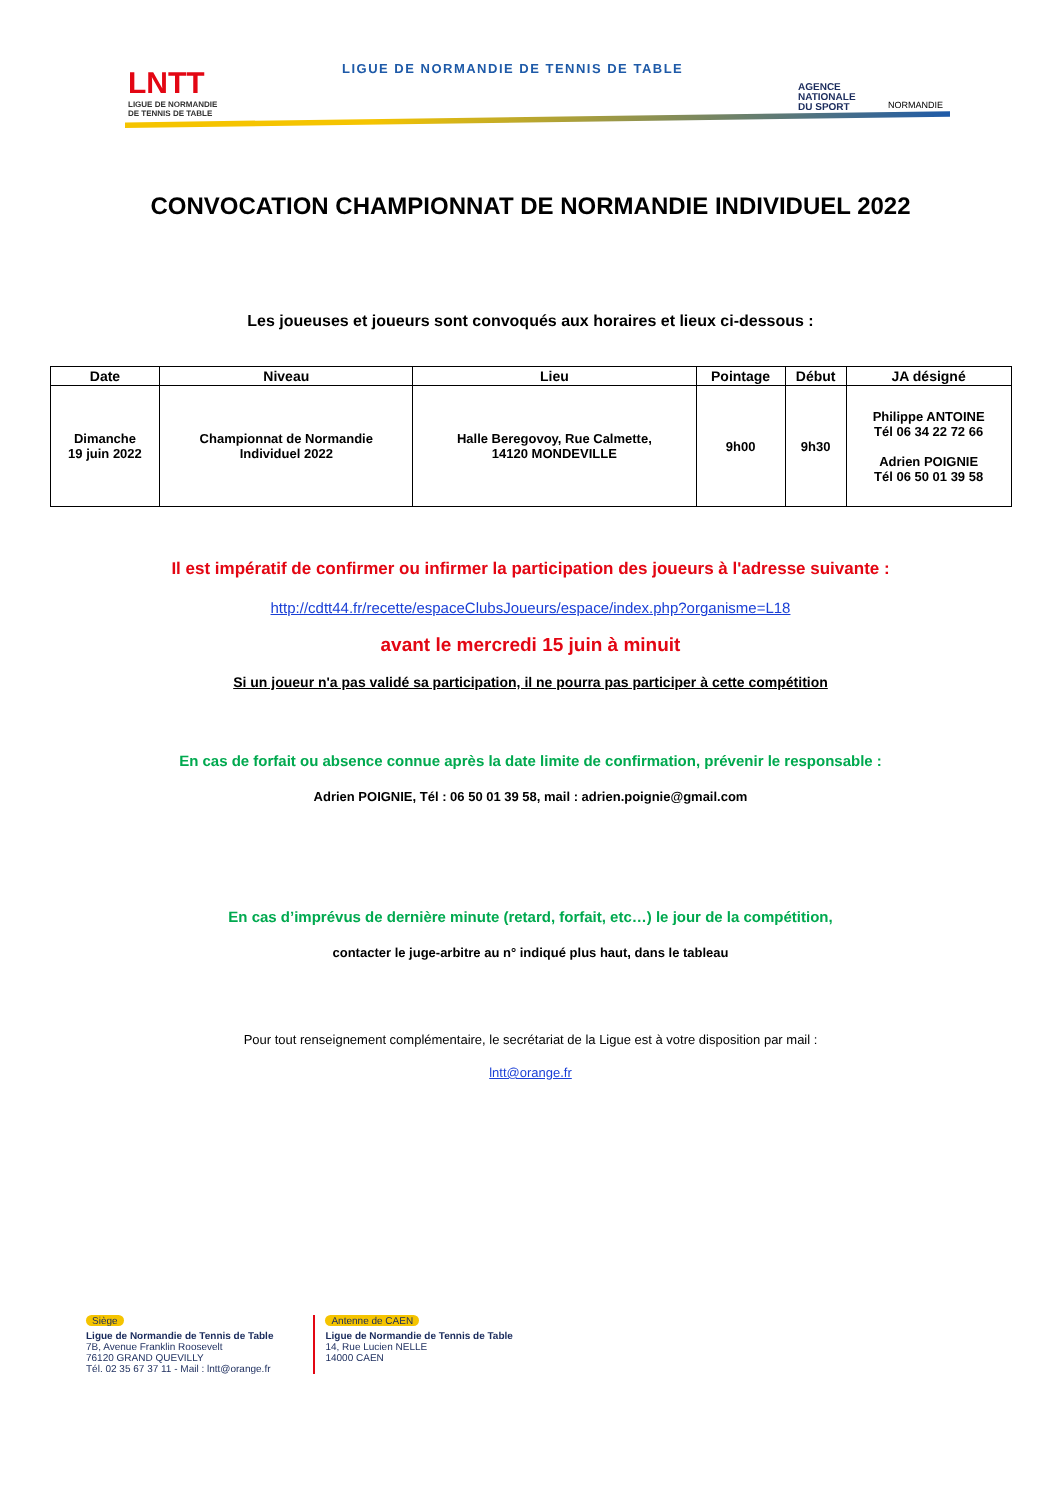LNTT
LIGUE DE NORMANDIE
DE TENNIS DE TABLE
LIGUE DE NORMANDIE DE TENNIS DE TABLE
AGENCE
NATIONALE
DU SPORT
NORMANDIE
CONVOCATION CHAMPIONNAT DE NORMANDIE INDIVIDUEL 2022
Les joueuses et joueurs sont convoqués aux horaires et lieux ci-dessous :
| Date | Niveau | Lieu | Pointage | Début | JA désigné |
| --- | --- | --- | --- | --- | --- |
| Dimanche 19 juin 2022 | Championnat de Normandie Individuel 2022 | Halle Beregovoy, Rue Calmette, 14120 MONDEVILLE | 9h00 | 9h30 | Philippe ANTOINE Tél 06 34 22 72 66 Adrien POIGNIE Tél 06 50 01 39 58 |
Il est impératif de confirmer ou infirmer la participation des joueurs à l'adresse suivante :
http://cdtt44.fr/recette/espaceClubsJoueurs/espace/index.php?organisme=L18
avant le mercredi 15 juin à minuit
Si un joueur n'a pas validé sa participation, il ne pourra pas participer à cette compétition
En cas de forfait ou absence connue après la date limite de confirmation, prévenir le responsable :
Adrien POIGNIE, Tél : 06 50 01 39 58, mail : adrien.poignie@gmail.com
En cas d’imprévus de dernière minute (retard, forfait, etc…) le jour de la compétition,
contacter le juge-arbitre au n° indiqué plus haut, dans le tableau
Pour tout renseignement complémentaire, le secrétariat de la Ligue est à votre disposition par mail :
lntt@orange.fr
Siège
Ligue de Normandie de Tennis de Table
7B, Avenue Franklin Roosevelt
76120 GRAND QUEVILLY
Tél. 02 35 67 37 11 - Mail : lntt@orange.fr
Antenne de CAEN
Ligue de Normandie de Tennis de Table
14, Rue Lucien NELLE
14000 CAEN